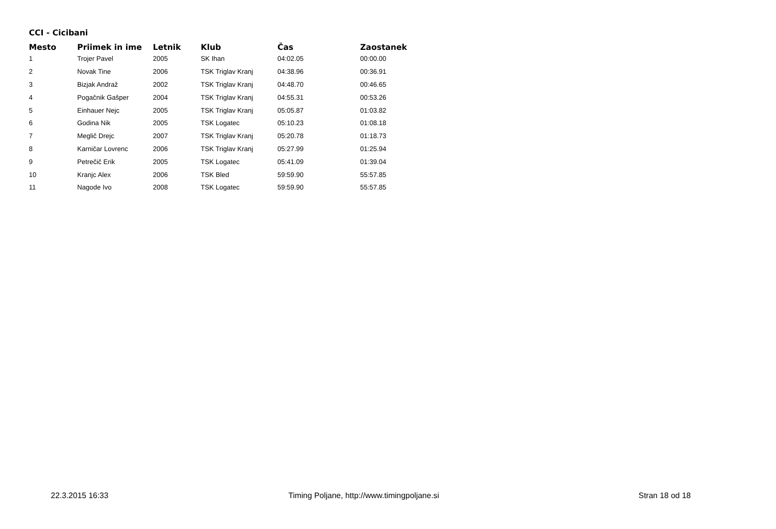CCI - Cicibani
| Mesto | Priimek in ime | Letnik | Klub | Čas | Zaostanek |
| --- | --- | --- | --- | --- | --- |
| 1 | Trojer Pavel | 2005 | SK Ihan | 04:02.05 | 00:00.00 |
| 2 | Novak Tine | 2006 | TSK Triglav Kranj | 04:38.96 | 00:36.91 |
| 3 | Bizjak Andraž | 2002 | TSK Triglav Kranj | 04:48.70 | 00:46.65 |
| 4 | Pogačnik Gašper | 2004 | TSK Triglav Kranj | 04:55.31 | 00:53.26 |
| 5 | Einhauer Nejc | 2005 | TSK Triglav Kranj | 05:05.87 | 01:03.82 |
| 6 | Godina Nik | 2005 | TSK Logatec | 05:10.23 | 01:08.18 |
| 7 | Meglič Drejc | 2007 | TSK Triglav Kranj | 05:20.78 | 01:18.73 |
| 8 | Karničar Lovrenc | 2006 | TSK Triglav Kranj | 05:27.99 | 01:25.94 |
| 9 | Petrečič Erik | 2005 | TSK Logatec | 05:41.09 | 01:39.04 |
| 10 | Kranjc Alex | 2006 | TSK Bled | 59:59.90 | 55:57.85 |
| 11 | Nagode Ivo | 2008 | TSK Logatec | 59:59.90 | 55:57.85 |
22.3.2015 16:33 Timing Poljane, http://www.timingpoljane.si Stran 18 od 18